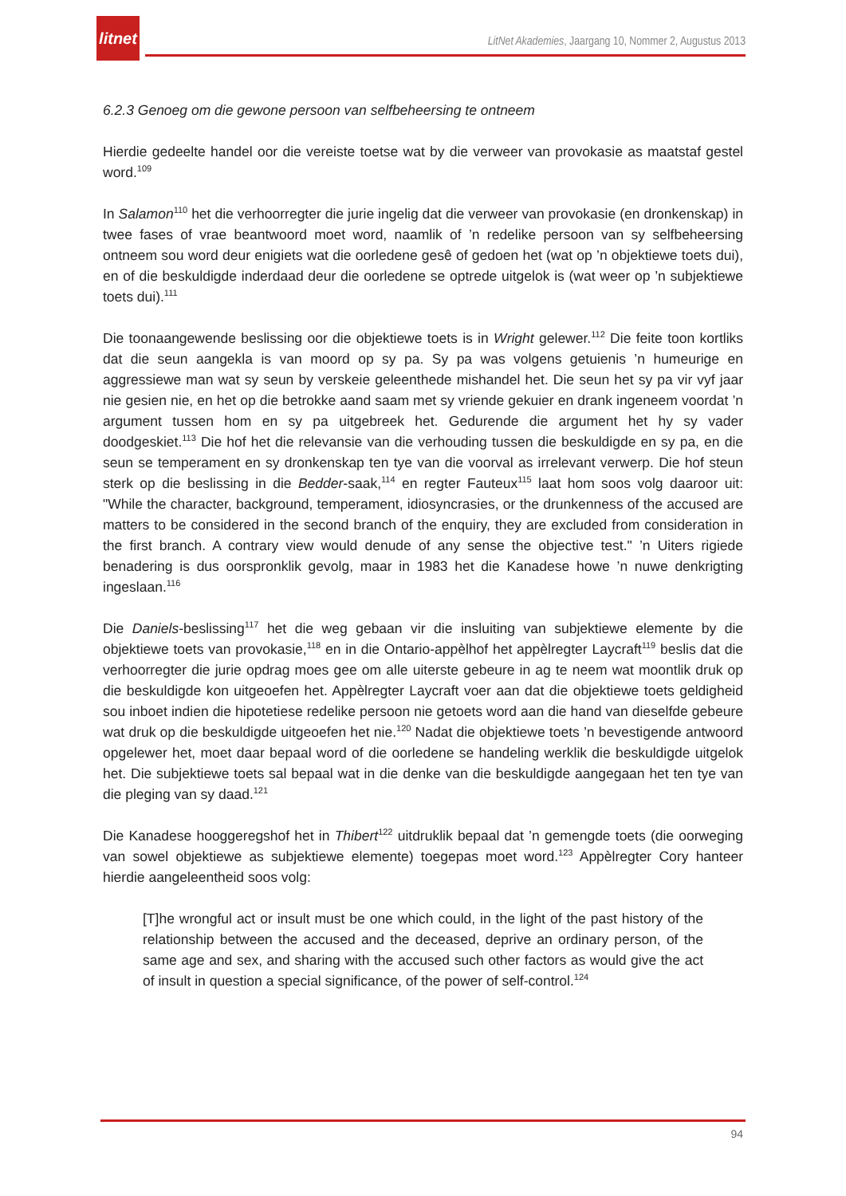litnet
LitNet Akademies, Jaargang 10, Nommer 2, Augustus 2013
6.2.3 Genoeg om die gewone persoon van selfbeheersing te ontneem
Hierdie gedeelte handel oor die vereiste toetse wat by die verweer van provokasie as maatstaf gestel word.<sup>109</sup>
In Salamon<sup>110</sup> het die verhoorregter die jurie ingelig dat die verweer van provokasie (en dronkenskap) in twee fases of vrae beantwoord moet word, naamlik of ’n redelike persoon van sy selfbeheersing ontneem sou word deur enigiets wat die oorledene gesê of gedoen het (wat op ’n objektiewe toets dui), en of die beskuldigde inderdaad deur die oorledene se optrede uitgelok is (wat weer op ’n subjektiewe toets dui).<sup>111</sup>
Die toonaangewende beslissing oor die objektiewe toets is in Wright gelewer.<sup>112</sup> Die feite toon kortliks dat die seun aangekla is van moord op sy pa. Sy pa was volgens getuienis ’n humeurige en aggressiewe man wat sy seun by verskeie geleenthede mishandel het. Die seun het sy pa vir vyf jaar nie gesien nie, en het op die betrokke aand saam met sy vriende gekuier en drank ingeneem voordat ’n argument tussen hom en sy pa uitgebreek het. Gedurende die argument het hy sy vader doodgeskiet.<sup>113</sup> Die hof het die relevansie van die verhouding tussen die beskuldigde en sy pa, en die seun se temperament en sy dronkenskap ten tye van die voorval as irrelevant verwerp. Die hof steun sterk op die beslissing in die Bedder-saak,<sup>114</sup> en regter Fauteux<sup>115</sup> laat hom soos volg daaroor uit: "While the character, background, temperament, idiosyncrasies, or the drunkenness of the accused are matters to be considered in the second branch of the enquiry, they are excluded from consideration in the first branch. A contrary view would denude of any sense the objective test." ’n Uiters rigiede benadering is dus oorspronklik gevolg, maar in 1983 het die Kanadese howe ’n nuwe denkrigting ingeslaan.<sup>116</sup>
Die Daniels-beslissing<sup>117</sup> het die weg gebaan vir die insluiting van subjektiewe elemente by die objektiewe toets van provokasie,<sup>118</sup> en in die Ontario-appèlhof het appèlregter Laycraft<sup>119</sup> beslis dat die verhoorregter die jurie opdrag moes gee om alle uiterste gebeure in ag te neem wat moontlik druk op die beskuldigde kon uitgeoefen het. Appèlregter Laycraft voer aan dat die objektiewe toets geldigheid sou inboet indien die hipotetiese redelike persoon nie getoets word aan die hand van dieselfde gebeure wat druk op die beskuldigde uitgeoefen het nie.<sup>120</sup> Nadat die objektiewe toets ’n bevestigende antwoord opgelewer het, moet daar bepaal word of die oorledene se handeling werklik die beskuldigde uitgelok het. Die subjektiewe toets sal bepaal wat in die denke van die beskuldigde aangegaan het ten tye van die pleging van sy daad.<sup>121</sup>
Die Kanadese hooggeregshof het in Thibert<sup>122</sup> uitdruklik bepaal dat ’n gemengde toets (die oorweging van sowel objektiewe as subjektiewe elemente) toegepas moet word.<sup>123</sup> Appèlregter Cory hanteer hierdie aangeleentheid soos volg:
[T]he wrongful act or insult must be one which could, in the light of the past history of the relationship between the accused and the deceased, deprive an ordinary person, of the same age and sex, and sharing with the accused such other factors as would give the act of insult in question a special significance, of the power of self-control.<sup>124</sup>
94